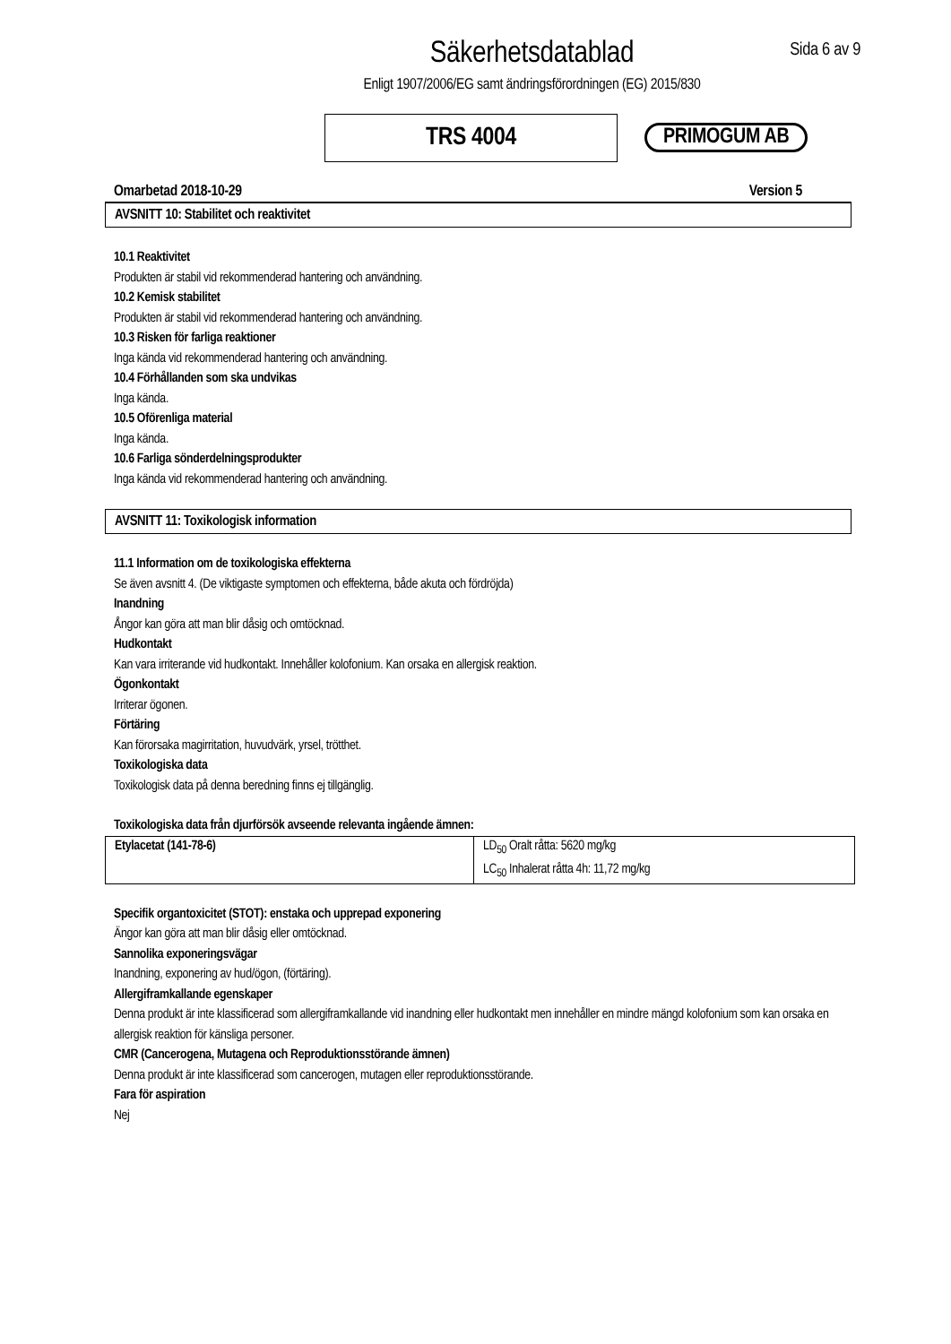Säkerhetsdatablad
Enligt 1907/2006/EG samt ändringsförordningen (EG) 2015/830
Sida 6 av 9
TRS 4004
PRIMOGUM AB
Omarbetad 2018-10-29 Version 5
AVSNITT 10: Stabilitet och reaktivitet
10.1 Reaktivitet
Produkten är stabil vid rekommenderad hantering och användning.
10.2 Kemisk stabilitet
Produkten är stabil vid rekommenderad hantering och användning.
10.3 Risken för farliga reaktioner
Inga kända vid rekommenderad hantering och användning.
10.4 Förhållanden som ska undvikas
Inga kända.
10.5 Oförenliga material
Inga kända.
10.6 Farliga sönderdelningsprodukter
Inga kända vid rekommenderad hantering och användning.
AVSNITT 11: Toxikologisk information
11.1 Information om de toxikologiska effekterna
Se även avsnitt 4. (De viktigaste symptomen och effekterna, både akuta och fördröjda)
Inandning
Ångor kan göra att man blir dåsig och omtöcknad.
Hudkontakt
Kan vara irriterande vid hudkontakt. Innehåller kolofonium. Kan orsaka en allergisk reaktion.
Ögonkontakt
Irriterar ögonen.
Förtäring
Kan förorsaka magirritation, huvudvärk, yrsel, trötthet.
Toxikologiska data
Toxikologisk data på denna beredning finns ej tillgänglig.
Toxikologiska data från djurförsök avseende relevanta ingående ämnen:
| Etylacetat (141-78-6) | LD<sub>50</sub> Oralt råtta: 5620 mg/kg LC<sub>50</sub> Inhalerat råtta 4h: 11,72 mg/kg |
Specifik organtoxicitet (STOT): enstaka och upprepad exponering
Ängor kan göra att man blir dåsig eller omtöcknad.
Sannolika exponeringsvägar
Inandning, exponering av hud/ögon, (förtäring).
Allergiframkallande egenskaper
Denna produkt är inte klassificerad som allergiframkallande vid inandning eller hudkontakt men innehåller en mindre mängd kolofonium som kan orsaka en allergisk reaktion för känsliga personer.
CMR (Cancerogena, Mutagena och Reproduktionsstörande ämnen)
Denna produkt är inte klassificerad som cancerogen, mutagen eller reproduktionsstörande.
Fara för aspiration
Nej